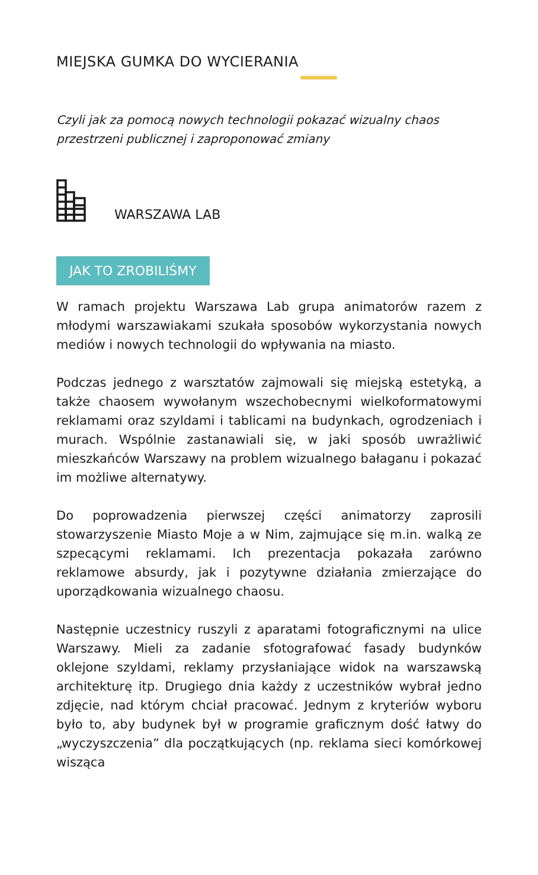MIEJSKA GUMKA DO WYCIERANIA
Czyli jak za pomocą nowych technologii pokazać wizualny chaos przestrzeni publicznej i zaproponować zmiany
WARSZAWA LAB
JAK TO ZROBILIŚMY
W ramach projektu Warszawa Lab grupa animatorów razem z młodymi warszawiakami szukała sposobów wykorzystania nowych mediów i nowych technologii do wpływania na miasto.
Podczas jednego z warsztatów zajmowali się miejską estetyką, a także chaosem wywołanym wszechobecnymi wielkoformatowymi reklamami oraz szyldami i tablicami na budynkach, ogrodzeniach i murach. Wspólnie zastanawiali się, w jaki sposób uwrażliwić mieszkańców Warszawy na problem wizualnego bałaganu i pokazać im możliwe alternatywy.
Do poprowadzenia pierwszej części animatorzy zaprosili stowarzyszenie Miasto Moje a w Nim, zajmujące się m.in. walką ze szpecącymi reklamami. Ich prezentacja pokazała zarówno reklamowe absurdy, jak i pozytywne działania zmierzające do uporządkowania wizualnego chaosu.
Następnie uczestnicy ruszyli z aparatami fotograficznymi na ulice Warszawy. Mieli za zadanie sfotografować fasady budynków oklejone szyldami, reklamy przysłaniające widok na warszawską architekturę itp. Drugiego dnia każdy z uczestników wybrał jedno zdjęcie, nad którym chciał pracować. Jednym z kryteriów wyboru było to, aby budynek był w programie graficznym dość łatwy do „wyczyszczenia” dla początkujących (np. reklama sieci komórkowej wisząca